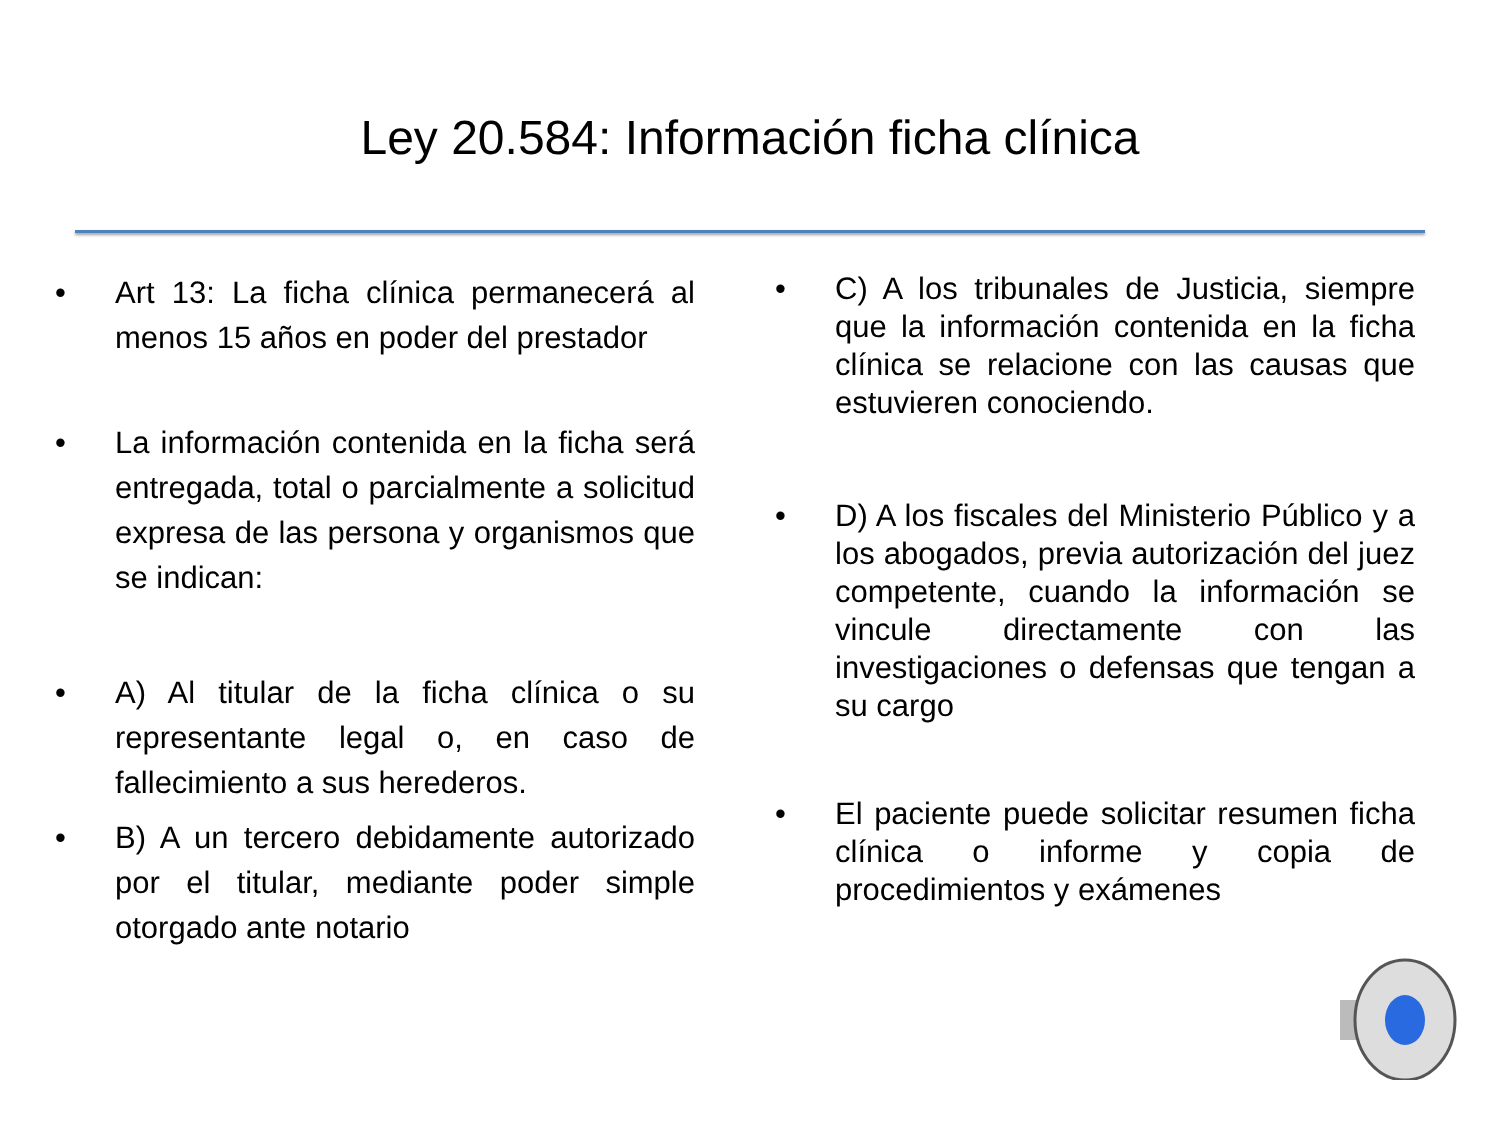Ley 20.584: Información ficha clínica
• Art 13: La ficha clínica permanecerá al menos 15 años en poder del prestador
• La información contenida en la ficha será entregada, total o parcialmente a solicitud expresa de las persona y organismos que se indican:
• A) Al titular de la ficha clínica o su representante legal o, en caso de fallecimiento a sus herederos.
• B) A un tercero debidamente autorizado por el titular, mediante poder simple otorgado ante notario
• C) A los tribunales de Justicia, siempre que la información contenida en la ficha clínica se relacione con las causas que estuvieren conociendo.
• D) A los fiscales del Ministerio Público y a los abogados, previa autorización del juez competente, cuando la información se vincule directamente con las investigaciones o defensas que tengan a su cargo
• El paciente puede solicitar resumen ficha clínica o informe y copia de procedimientos y exámenes